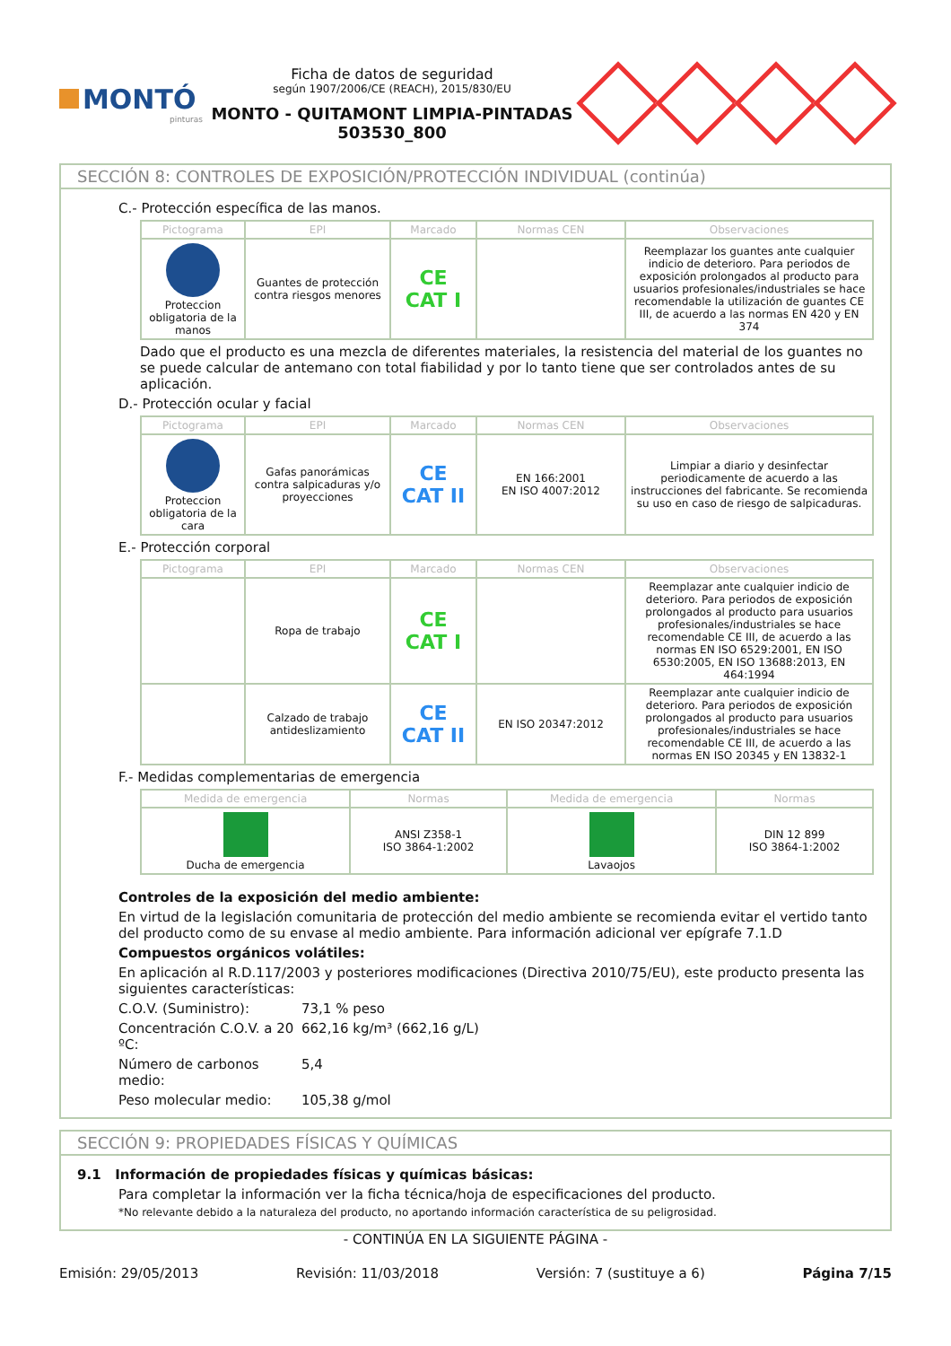MONTÓ
pinturas
Ficha de datos de seguridad
según 1907/2006/CE (REACH), 2015/830/EU
MONTO - QUITAMONT LIMPIA-PINTADAS
503530_800
SECCIÓN 8: CONTROLES DE EXPOSICIÓN/PROTECCIÓN INDIVIDUAL (continúa)
C.- Protección específica de las manos.
| Pictograma | EPI | Marcado | Normas CEN | Observaciones |
| --- | --- | --- | --- | --- |
| Proteccion obligatoria de la manos | Guantes de protección contra riesgos menores | CE CAT I | | Reemplazar los guantes ante cualquier indicio de deterioro. Para periodos de exposición prolongados al producto para usuarios profesionales/industriales se hace recomendable la utilización de guantes CE III, de acuerdo a las normas EN 420 y EN 374 |
Dado que el producto es una mezcla de diferentes materiales, la resistencia del material de los guantes no se puede calcular de antemano con total fiabilidad y por lo tanto tiene que ser controlados antes de su aplicación.
D.- Protección ocular y facial
| Pictograma | EPI | Marcado | Normas CEN | Observaciones |
| --- | --- | --- | --- | --- |
| Proteccion obligatoria de la cara | Gafas panorámicas contra salpicaduras y/o proyecciones | CE CAT II | EN 166:2001 EN ISO 4007:2012 | Limpiar a diario y desinfectar periodicamente de acuerdo a las instrucciones del fabricante. Se recomienda su uso en caso de riesgo de salpicaduras. |
E.- Protección corporal
| Pictograma | EPI | Marcado | Normas CEN | Observaciones |
| --- | --- | --- | --- | --- |
| | Ropa de trabajo | CE CAT I | | Reemplazar ante cualquier indicio de deterioro. Para periodos de exposición prolongados al producto para usuarios profesionales/industriales se hace recomendable CE III, de acuerdo a las normas EN ISO 6529:2001, EN ISO 6530:2005, EN ISO 13688:2013, EN 464:1994 |
| | Calzado de trabajo antideslizamiento | CE CAT II | EN ISO 20347:2012 | Reemplazar ante cualquier indicio de deterioro. Para periodos de exposición prolongados al producto para usuarios profesionales/industriales se hace recomendable CE III, de acuerdo a las normas EN ISO 20345 y EN 13832-1 |
F.- Medidas complementarias de emergencia
| Medida de emergencia | Normas | Medida de emergencia | Normas |
| --- | --- | --- | --- |
| Ducha de emergencia | ANSI Z358-1 ISO 3864-1:2002 | Lavaojos | DIN 12 899 ISO 3864-1:2002 |
Controles de la exposición del medio ambiente:
En virtud de la legislación comunitaria de protección del medio ambiente se recomienda evitar el vertido tanto del producto como de su envase al medio ambiente. Para información adicional ver epígrafe 7.1.D
Compuestos orgánicos volátiles:
En aplicación al R.D.117/2003 y posteriores modificaciones (Directiva 2010/75/EU), este producto presenta las siguientes características:
C.O.V. (Suministro):
73,1 % peso
Concentración C.O.V. a 20 ºC:
662,16 kg/m³ (662,16 g/L)
Número de carbonos medio:
5,4
Peso molecular medio:
105,38 g/mol
SECCIÓN 9: PROPIEDADES FÍSICAS Y QUÍMICAS
9.1 Información de propiedades físicas y químicas básicas:
Para completar la información ver la ficha técnica/hoja de especificaciones del producto.
*No relevante debido a la naturaleza del producto, no aportando información característica de su peligrosidad.
- CONTINÚA EN LA SIGUIENTE PÁGINA -
Emisión: 29/05/2013 Revisión: 11/03/2018 Versión: 7 (sustituye a 6) Página 7/15